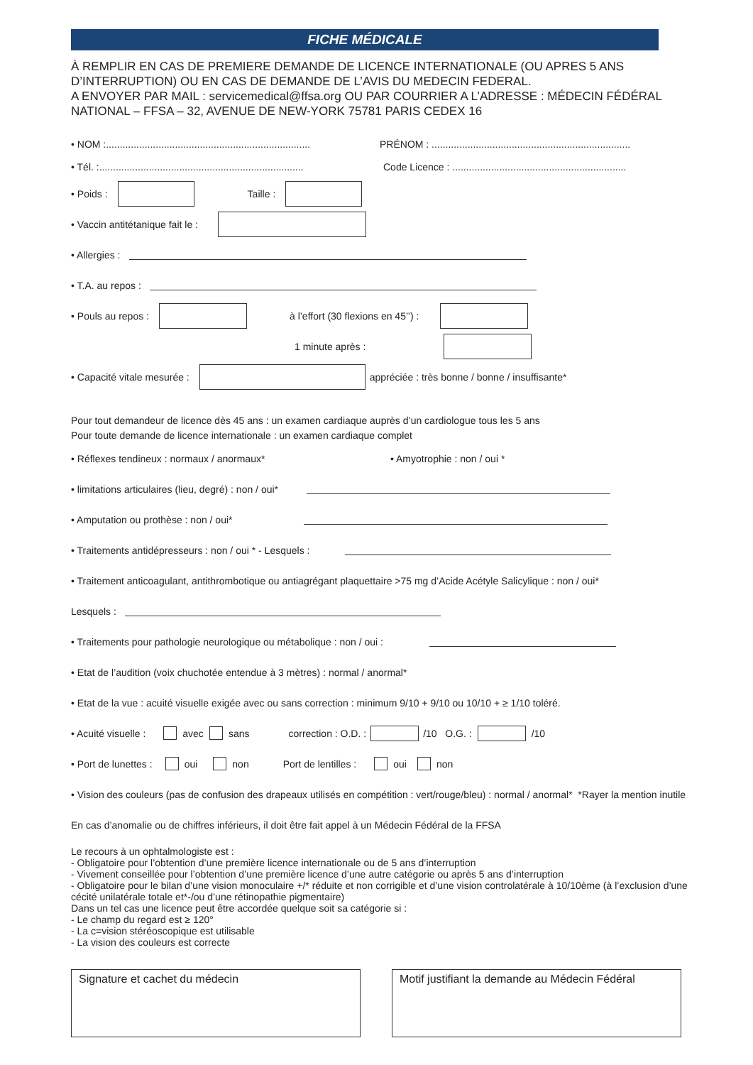FICHE MÉDICALE
À REMPLIR EN CAS DE PREMIERE DEMANDE DE LICENCE INTERNATIONALE (OU APRES 5 ANS D’INTERRUPTION) OU EN CAS DE DEMANDE DE L’AVIS DU MEDECIN FEDERAL.
A ENVOYER PAR MAIL : servicemedical@ffsa.org OU PAR COURRIER A L’ADRESSE : MÉDECIN FÉDÉRAL NATIONAL – FFSA – 32, AVENUE DE NEW-YORK 75781 PARIS CEDEX 16
• NOM :.......................................................................... PRÉNOM : ........................................................................
• Tél. :.......................................................................... Code Licence : ...............................................................
• Poids : Taille :
• Vaccin antitétanique fait le :
• Allergies :
• T.A. au repos :
• Pouls au repos : à l’effort (30 flexions en 45’’) :
1 minute après :
• Capacité vitale mesurée : appréciée : très bonne / bonne / insuffisante*
Pour tout demandeur de licence dès 45 ans : un examen cardiaque auprès d’un cardiologue tous les 5 ans
Pour toute demande de licence internationale : un examen cardiaque complet
• Réflexes tendineux : normaux / anormaux* • Amyotrophie : non / oui *
• limitations articulaires (lieu, degré) : non / oui*
• Amputation ou prothèse : non / oui*
• Traitements antidépresseurs : non / oui * - Lesquels :
• Traitement anticoagulant, antithrombotique ou antiagrégant plaquettaire >75 mg d’Acide Acétyle Salicylique : non / oui*
Lesquels :
• Traitements pour pathologie neurologique ou métabolique : non / oui :
• Etat de l’audition (voix chuchotée entendue à 3 mètres) : normal / anormal*
• Etat de la vue : acuité visuelle exigée avec ou sans correction : minimum 9/10 + 9/10 ou 10/10 + ≥ 1/10 toléré.
• Acuité visuelle : avec sans correction : O.D. : /10 O.G. : /10
• Port de lunettes : oui non Port de lentilles : oui non
• Vision des couleurs (pas de confusion des drapeaux utilisés en compétition : vert/rouge/bleu) : normal / anormal* *Rayer la mention inutile
En cas d’anomalie ou de chiffres inférieurs, il doit être fait appel à un Médecin Fédéral de la FFSA
Le recours à un ophtalmologiste est :
- Obligatoire pour l’obtention d’une première licence internationale ou de 5 ans d’interruption
- Vivement conseillée pour l’obtention d’une première licence d’une autre catégorie ou après 5 ans d’interruption
- Obligatoire pour le bilan d’une vision monoculaire +/* réduite et non corrigible et d’une vision controlatérale à 10/10ème (à l’exclusion d’une cécité unilatérale totale et*-/ou d’une rétinopathie pigmentaire)
Dans un tel cas une licence peut être accordée quelque soit sa catégorie si :
- Le champ du regard est ≥ 120°
- La c=vision stéréoscopique est utilisable
- La vision des couleurs est correcte
Signature et cachet du médecin Motif justifiant la demande au Médecin Fédéral